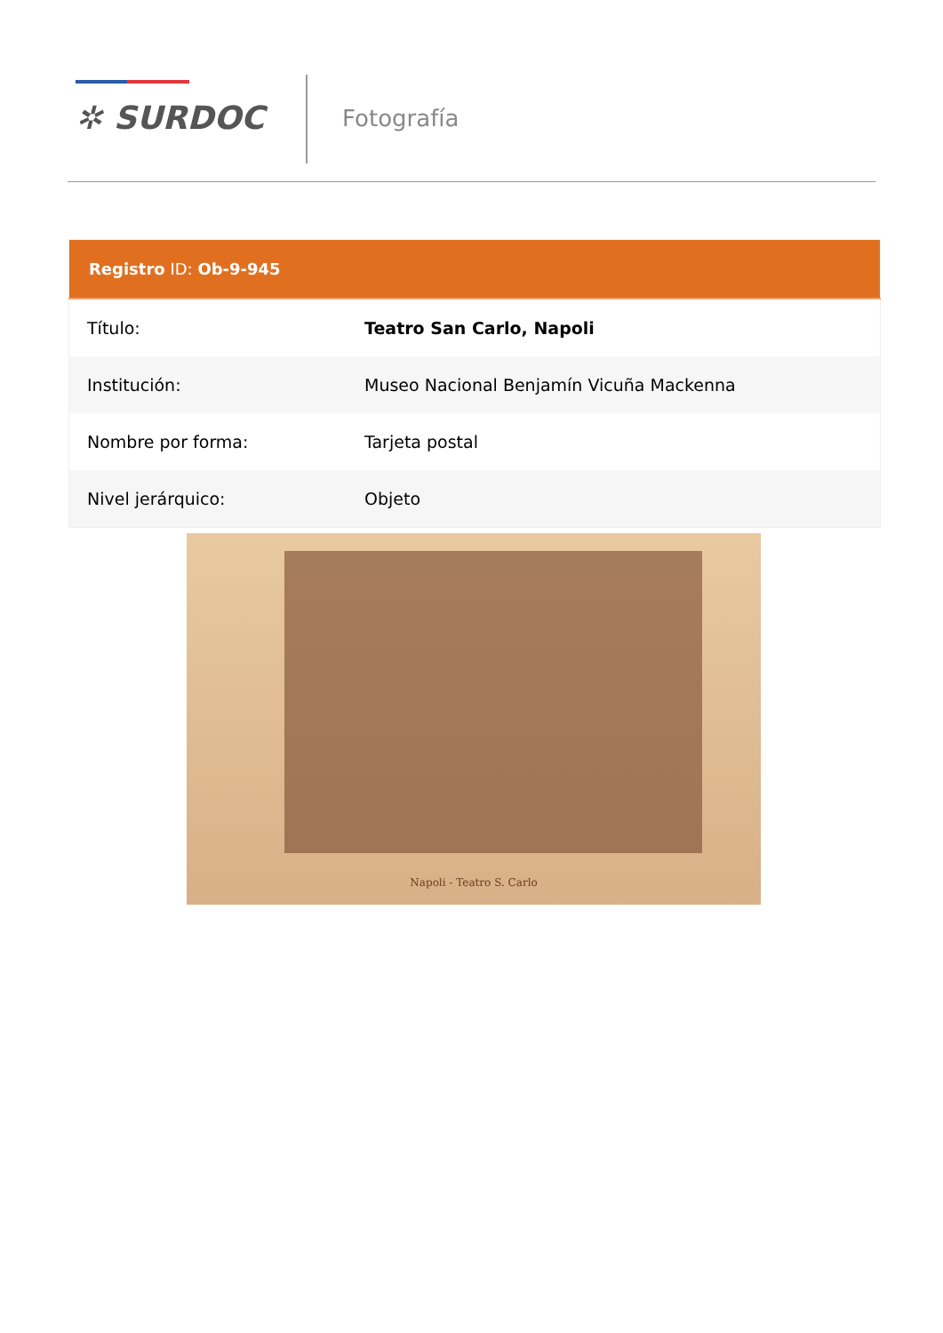✲ SURDOC Fotografía
| Registro ID: Ob-9-945 | |
| --- | --- |
| Título: | Teatro San Carlo, Napoli |
| Institución: | Museo Nacional Benjamín Vicuña Mackenna |
| Nombre por forma: | Tarjeta postal |
| Nivel jerárquico: | Objeto |
Napoli - Teatro S. Carlo